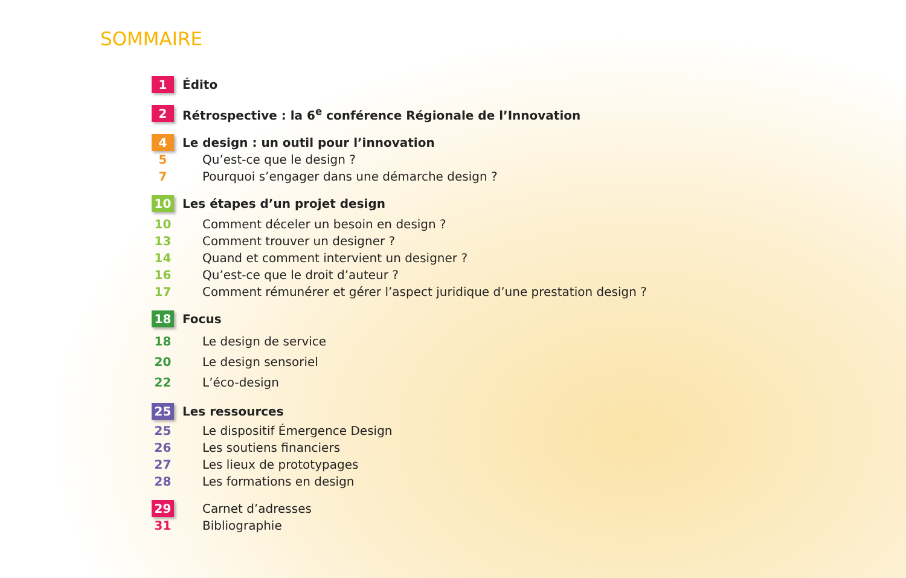SOMMAIRE
1 Édito
2 Rétrospective : la 6<sup>e</sup> conférence Régionale de l’Innovation
4 Le design : un outil pour l’innovation
5 Qu’est-ce que le design ?
7 Pourquoi s’engager dans une démarche design ?
10 Les étapes d’un projet design
10 Comment déceler un besoin en design ?
13 Comment trouver un designer ?
14 Quand et comment intervient un designer ?
16 Qu’est-ce que le droit d’auteur ?
17 Comment rémunérer et gérer l’aspect juridique d’une prestation design ?
18 Focus
18 Le design de service
20 Le design sensoriel
22 L’éco-design
25 Les ressources
25 Le dispositif Émergence Design
26 Les soutiens financiers
27 Les lieux de prototypages
28 Les formations en design
29 Carnet d’adresses
31 Bibliographie